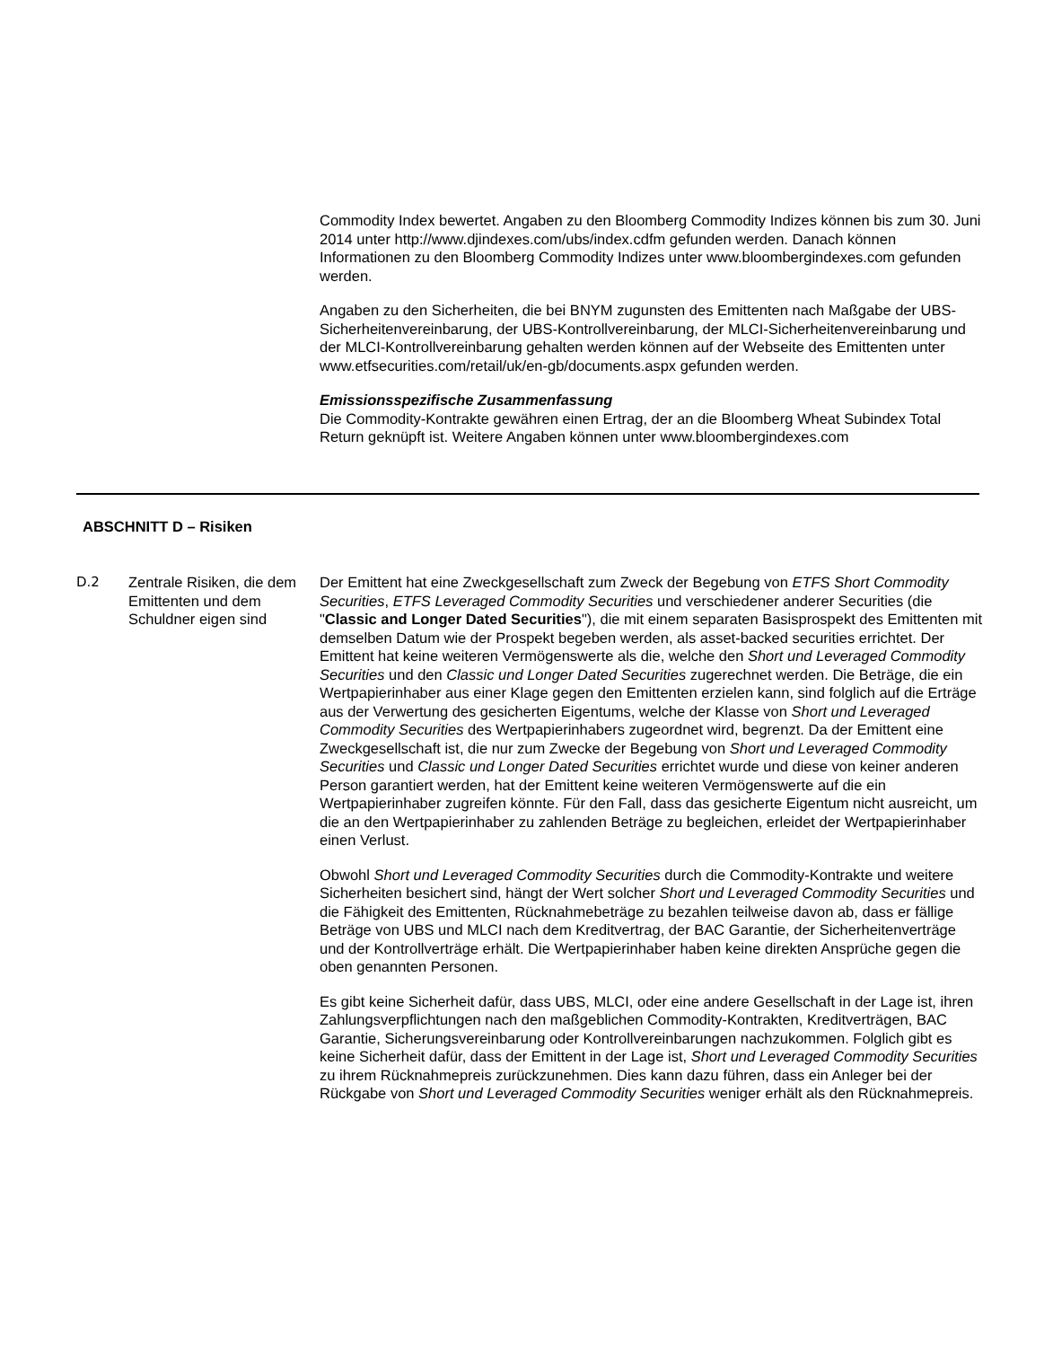Commodity Index bewertet. Angaben zu den Bloomberg Commodity Indizes können bis zum 30. Juni 2014 unter http://www.djindexes.com/ubs/index.cdfm gefunden werden. Danach können Informationen zu den Bloomberg Commodity Indizes unter www.bloombergindexes.com gefunden werden.
Angaben zu den Sicherheiten, die bei BNYM zugunsten des Emittenten nach Maßgabe der UBS-Sicherheitenvereinbarung, der UBS-Kontrollvereinbarung, der MLCI-Sicherheitenvereinbarung und der MLCI-Kontrollvereinbarung gehalten werden können auf der Webseite des Emittenten unter www.etfsecurities.com/retail/uk/en-gb/documents.aspx gefunden werden.
Emissionsspezifische Zusammenfassung
Die Commodity-Kontrakte gewähren einen Ertrag, der an die Bloomberg Wheat Subindex Total Return geknüpft ist. Weitere Angaben können unter www.bloombergindexes.com
ABSCHNITT D – Risiken
D.2 Zentrale Risiken, die dem Emittenten und dem Schuldner eigen sind
Der Emittent hat eine Zweckgesellschaft zum Zweck der Begebung von ETFS Short Commodity Securities, ETFS Leveraged Commodity Securities und verschiedener anderer Securities (die "Classic and Longer Dated Securities"), die mit einem separaten Basisprospekt des Emittenten mit demselben Datum wie der Prospekt begeben werden, als asset-backed securities errichtet. Der Emittent hat keine weiteren Vermögenswerte als die, welche den Short und Leveraged Commodity Securities und den Classic und Longer Dated Securities zugerechnet werden. Die Beträge, die ein Wertpapierinhaber aus einer Klage gegen den Emittenten erzielen kann, sind folglich auf die Erträge aus der Verwertung des gesicherten Eigentums, welche der Klasse von Short und Leveraged Commodity Securities des Wertpapierinhabers zugeordnet wird, begrenzt. Da der Emittent eine Zweckgesellschaft ist, die nur zum Zwecke der Begebung von Short und Leveraged Commodity Securities und Classic und Longer Dated Securities errichtet wurde und diese von keiner anderen Person garantiert werden, hat der Emittent keine weiteren Vermögenswerte auf die ein Wertpapierinhaber zugreifen könnte. Für den Fall, dass das gesicherte Eigentum nicht ausreicht, um die an den Wertpapierinhaber zu zahlenden Beträge zu begleichen, erleidet der Wertpapierinhaber einen Verlust.
Obwohl Short und Leveraged Commodity Securities durch die Commodity-Kontrakte und weitere Sicherheiten besichert sind, hängt der Wert solcher Short und Leveraged Commodity Securities und die Fähigkeit des Emittenten, Rücknahmebeträge zu bezahlen teilweise davon ab, dass er fällige Beträge von UBS und MLCI nach dem Kreditvertrag, der BAC Garantie, der Sicherheitenverträge und der Kontrollverträge erhält. Die Wertpapierinhaber haben keine direkten Ansprüche gegen die oben genannten Personen.
Es gibt keine Sicherheit dafür, dass UBS, MLCI, oder eine andere Gesellschaft in der Lage ist, ihren Zahlungsverpflichtungen nach den maßgeblichen Commodity-Kontrakten, Kreditverträgen, BAC Garantie, Sicherungsvereinbarung oder Kontrollvereinbarungen nachzukommen. Folglich gibt es keine Sicherheit dafür, dass der Emittent in der Lage ist, Short und Leveraged Commodity Securities zu ihrem Rücknahmepreis zurückzunehmen. Dies kann dazu führen, dass ein Anleger bei der Rückgabe von Short und Leveraged Commodity Securities weniger erhält als den Rücknahmepreis.